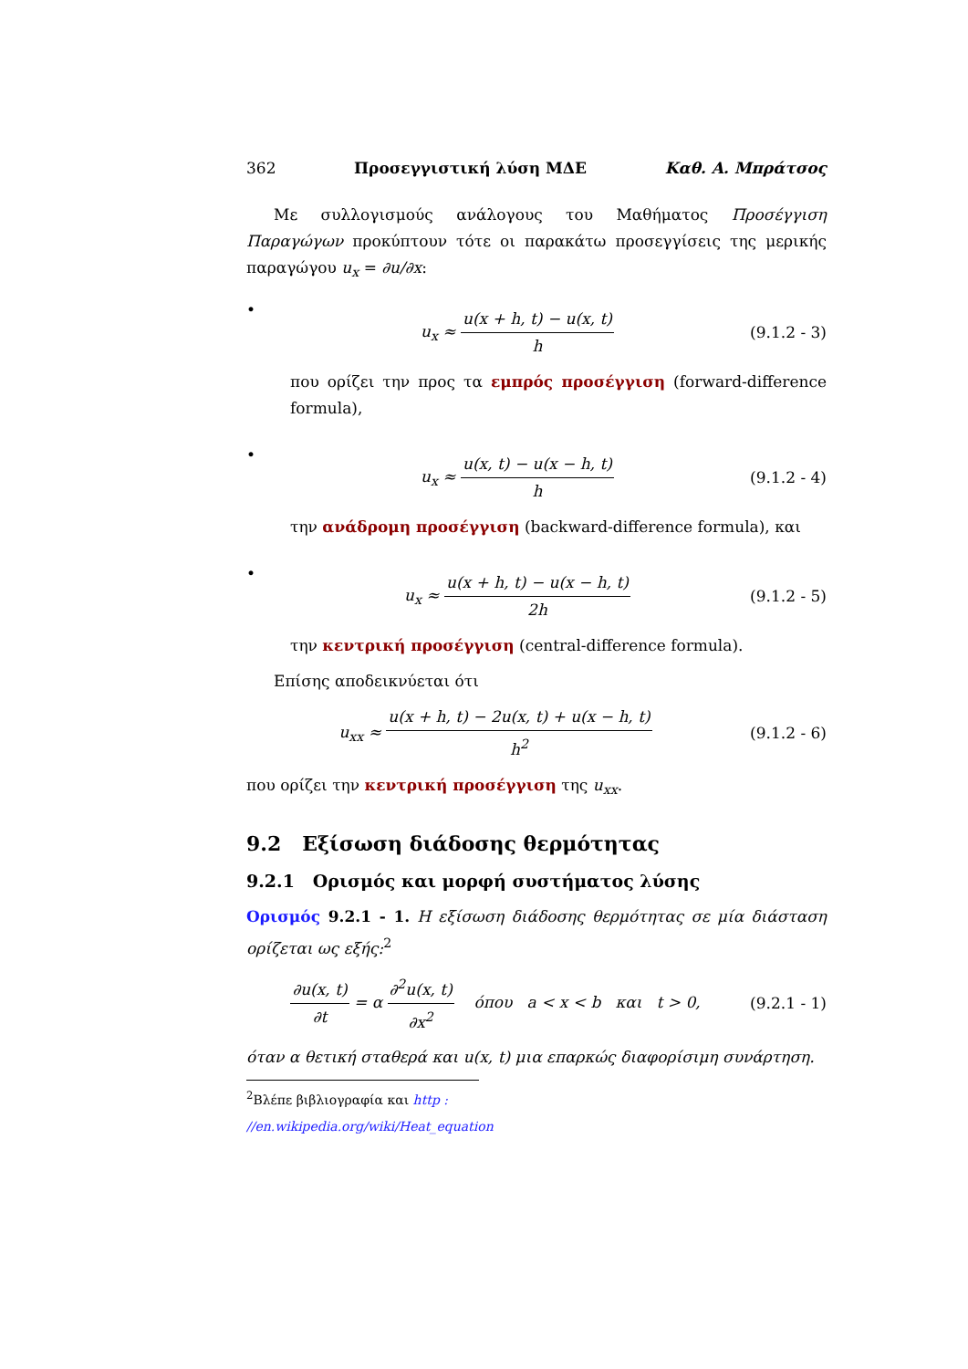362 Προσεγγιστική λύση ΜΔΕ Καθ. Α. Μπράτσος
Με συλλογισμούς ανάλογους του Μαθήματος Προσέγγιση Παραγώγων προκύπτουν τότε οι παρακάτω προσεγγίσεις της μερικής παραγώγου u<sub>x</sub> = ∂u/∂x:
•
u<sub>x</sub> ≈ u(x + h, t) − u(x, t) h
(9.1.2 - 3)
που ορίζει την προς τα εμπρός προσέγγιση (forward-difference formula),
•
u<sub>x</sub> ≈ u(x, t) − u(x − h, t) h
(9.1.2 - 4)
την ανάδρομη προσέγγιση (backward-difference formula), και
•
u<sub>x</sub> ≈ u(x + h, t) − u(x − h, t) 2h
(9.1.2 - 5)
την κεντρική προσέγγιση (central-difference formula).
Επίσης αποδεικνύεται ότι
u<sub>xx</sub> ≈ u(x + h, t) − 2u(x, t) + u(x − h, t) h<sup>2</sup>
(9.1.2 - 6)
που ορίζει την κεντρική προσέγγιση της u<sub>xx</sub>.
9.2 Εξίσωση διάδοσης θερμότητας
9.2.1 Ορισμός και μορφή συστήματος λύσης
Ορισμός 9.2.1 - 1. Η εξίσωση διάδοσης θερμότητας σε μία διάσταση ορίζεται ως εξής:<sup>2</sup>
∂u(x, t) ∂t = α ∂<sup>2</sup>u(x, t) ∂x<sup>2</sup> όπου a < x < b και t > 0,
(9.2.1 - 1)
όταν α θετική σταθερά και u(x, t) μια επαρκώς διαφορίσιμη συνάρτηση.
<sup>2</sup> Βλέπε βιβλιογραφία και http : //en.wikipedia.org/wiki/Heat_equation